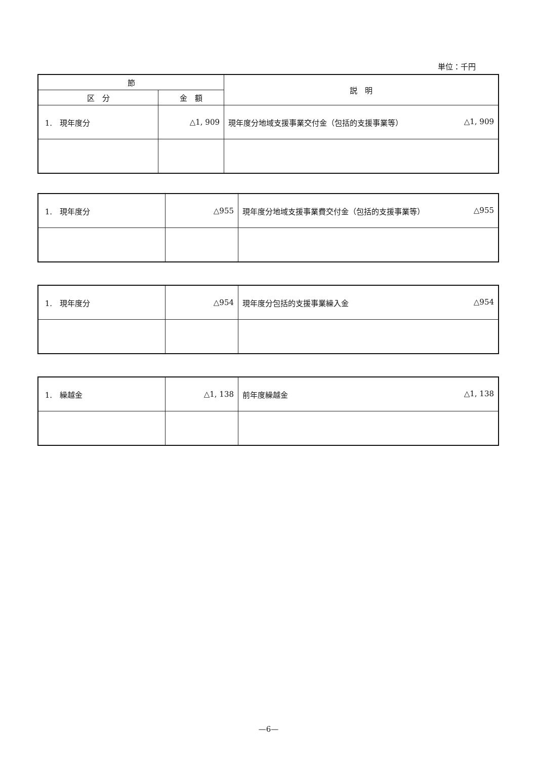単位：千円
| 節 | | 説 明 |
| --- | --- | --- |
| 区 分 | 金 額 | |
| 1. 現年度分 | △1, 909 | 現年度分地域支援事業交付金（包括的支援事業等） △1, 909 |
| 1. 現年度分 | △955 | 現年度分地域支援事業費交付金（包括的支援事業等） △955 |
| 1. 現年度分 | △954 | 現年度分包括的支援事業繰入金 △954 |
| 1. 繰越金 | △1, 138 | 前年度繰越金 △1, 138 |
—6—